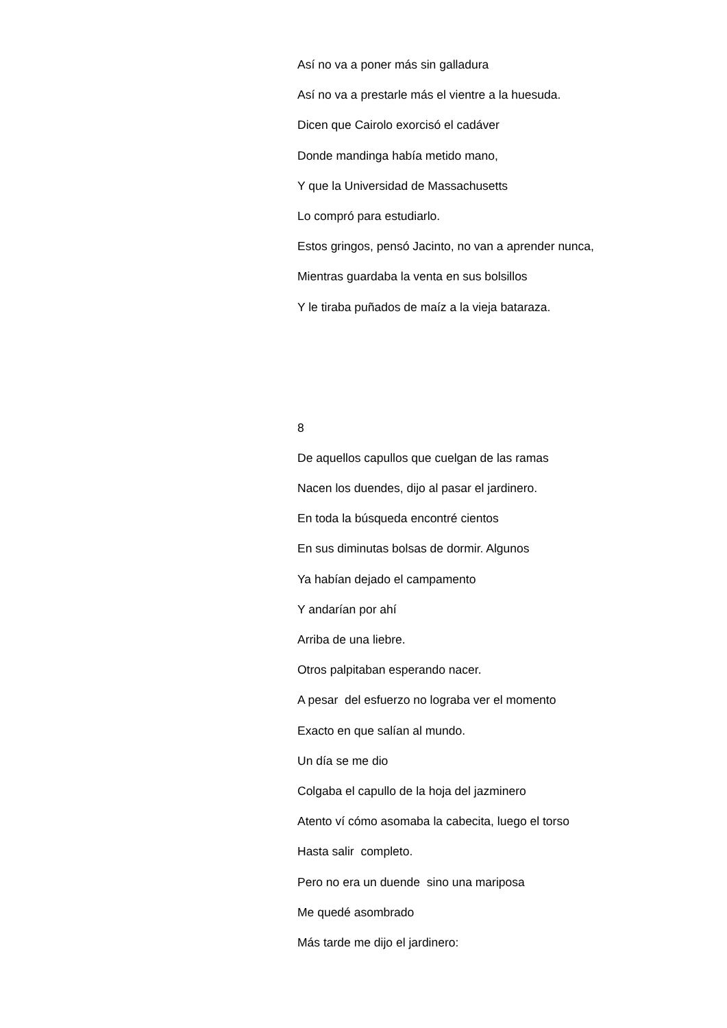Así no va a poner más sin galladura
Así no va a prestarle más el vientre a la huesuda.
Dicen que Cairolo exorcisó el cadáver
Donde mandinga había metido mano,
Y que la Universidad de Massachusetts
Lo compró para estudiarlo.
Estos gringos, pensó Jacinto, no van a aprender nunca,
Mientras guardaba la venta en sus bolsillos
Y le tiraba puñados de maíz a la vieja bataraza.
8
De aquellos capullos que cuelgan de las ramas
Nacen los duendes, dijo al pasar el jardinero.
En toda la búsqueda encontré cientos
En sus diminutas bolsas de dormir. Algunos
Ya habían dejado el campamento
Y andarían por ahí
Arriba de una liebre.
Otros palpitaban esperando nacer.
A pesar del esfuerzo no lograba ver el momento
Exacto en que salían al mundo.
Un día se me dio
Colgaba el capullo de la hoja del jazminero
Atento ví cómo asomaba la cabecita, luego el torso
Hasta salir completo.
Pero no era un duende sino una mariposa
Me quedé asombrado
Más tarde me dijo el jardinero: